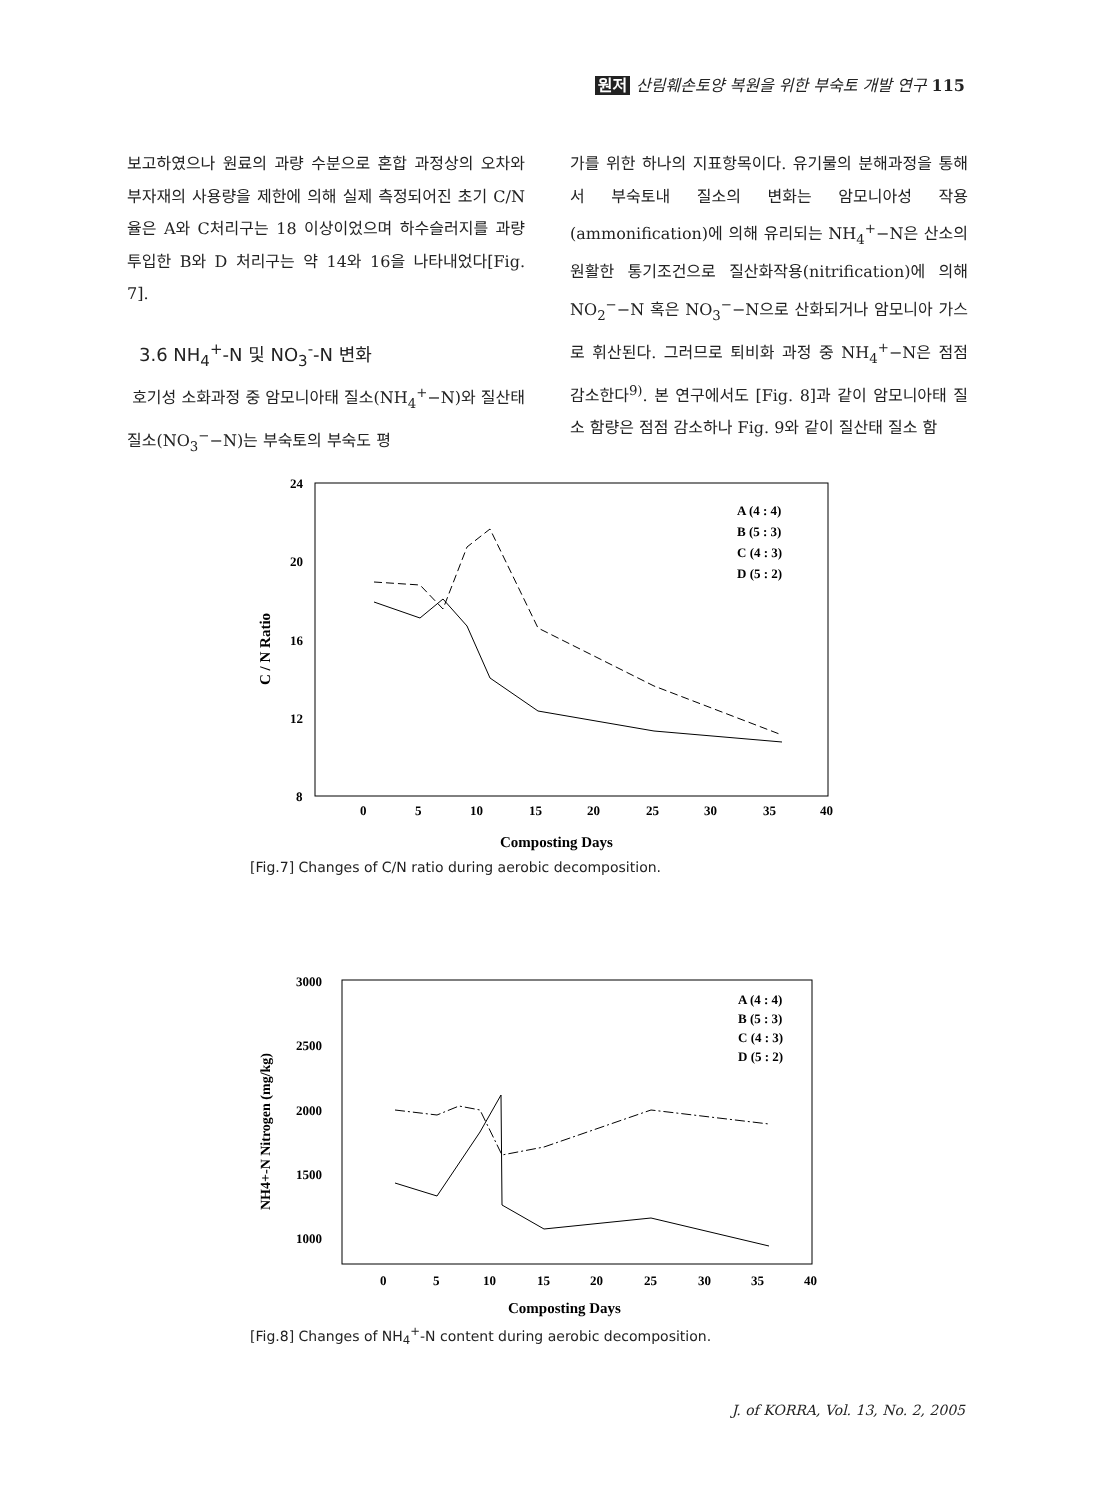원저 산림훼손토양 복원을 위한 부숙토 개발 연구 115
보고하였으나 원료의 과량 수분으로 혼합 과정상의 오차와 부자재의 사용량을 제한에 의해 실제 측정되어진 초기 C/N율은 A와 C처리구는 18 이상이었으며 하수슬러지를 과량 투입한 B와 D 처리구는 약 14와 16을 나타내었다[Fig. 7].
3.6 NH<sub>4</sub><sup>+</sup>-N 및 NO<sub>3</sub><sup>-</sup>-N 변화
호기성 소화과정 중 암모니아태 질소(NH<sub>4</sub><sup>+</sup>−N)와 질산태 질소(NO<sub>3</sub><sup>−</sup>−N)는 부숙토의 부숙도 평
가를 위한 하나의 지표항목이다. 유기물의 분해과정을 통해서 부숙토내 질소의 변화는 암모니아성 작용(ammonification)에 의해 유리되는 NH<sub>4</sub><sup>+</sup>−N은 산소의 원활한 통기조건으로 질산화작용(nitrification)에 의해 NO<sub>2</sub><sup>−</sup>−N 혹은 NO<sub>3</sub><sup>−</sup>−N으로 산화되거나 암모니아 가스로 휘산된다. 그러므로 퇴비화 과정 중 NH<sub>4</sub><sup>+</sup>−N은 점점 감소한다<sup>9)</sup>. 본 연구에서도 [Fig. 8]과 같이 암모니아태 질소 함량은 점점 감소하나 Fig. 9와 같이 질산태 질소 함
24
20
16
12
8
0
5
10
15
20
25
30
35
40
Composting Days
C / N Ratio
A (4 : 4)
B (5 : 3)
C (4 : 3)
D (5 : 2)
[Fig.7] Changes of C/N ratio during aerobic decomposition.
3000
2500
2000
1500
1000
0
5
10
15
20
25
30
35
40
Composting Days
NH4+-N Nitrogen (mg/kg)
A (4 : 4)
B (5 : 3)
C (4 : 3)
D (5 : 2)
[Fig.8] Changes of NH<sub>4</sub><sup>+</sup>-N content during aerobic decomposition.
J. of KORRA, Vol. 13, No. 2, 2005